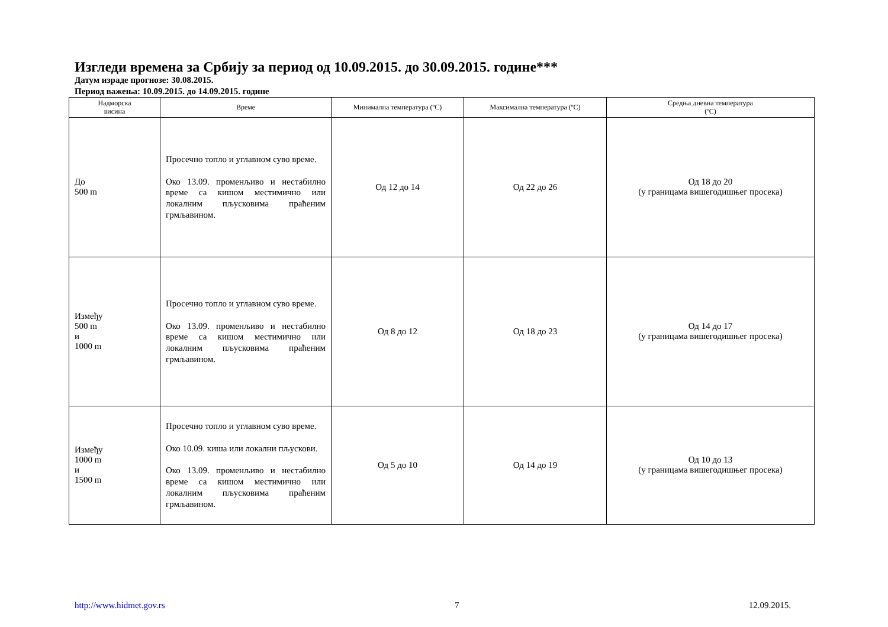Изгледи времена за Србију за период од 10.09.2015. до 30.09.2015. године***
Датум израде прогнозе: 30.08.2015.
Период важења: 10.09.2015. до 14.09.2015. године
| Надморска висина | Време | Минимална температура (ºC) | Максимална температура (ºC) | Средња дневна температура (ºC) |
| --- | --- | --- | --- | --- |
| До 500 m | Просечно топло и углавном суво време. Око 13.09. променљиво и нестабилно време са кишом местимично или локалним пљусковима праћеним грмљавином. | Од 12 до 14 | Од 22 до 26 | Од 18 до 20 (у границама вишегодишњег просека) |
| Између 500 m и 1000 m | Просечно топло и углавном суво време. Око 13.09. променљиво и нестабилно време са кишом местимично или локалним пљусковима праћеним грмљавином. | Од 8 до 12 | Од 18 до 23 | Од 14 до 17 (у границама вишегодишњег просека) |
| Између 1000 m и 1500 m | Просечно топло и углавном суво време. Око 10.09. киша или локални пљускови. Око 13.09. променљиво и нестабилно време са кишом местимично или локалним пљусковима праћеним грмљавином. | Од 5 до 10 | Од 14 до 19 | Од 10 до 13 (у границама вишегодишњег просека) |
http://www.hidmet.gov.rs 7 12.09.2015.